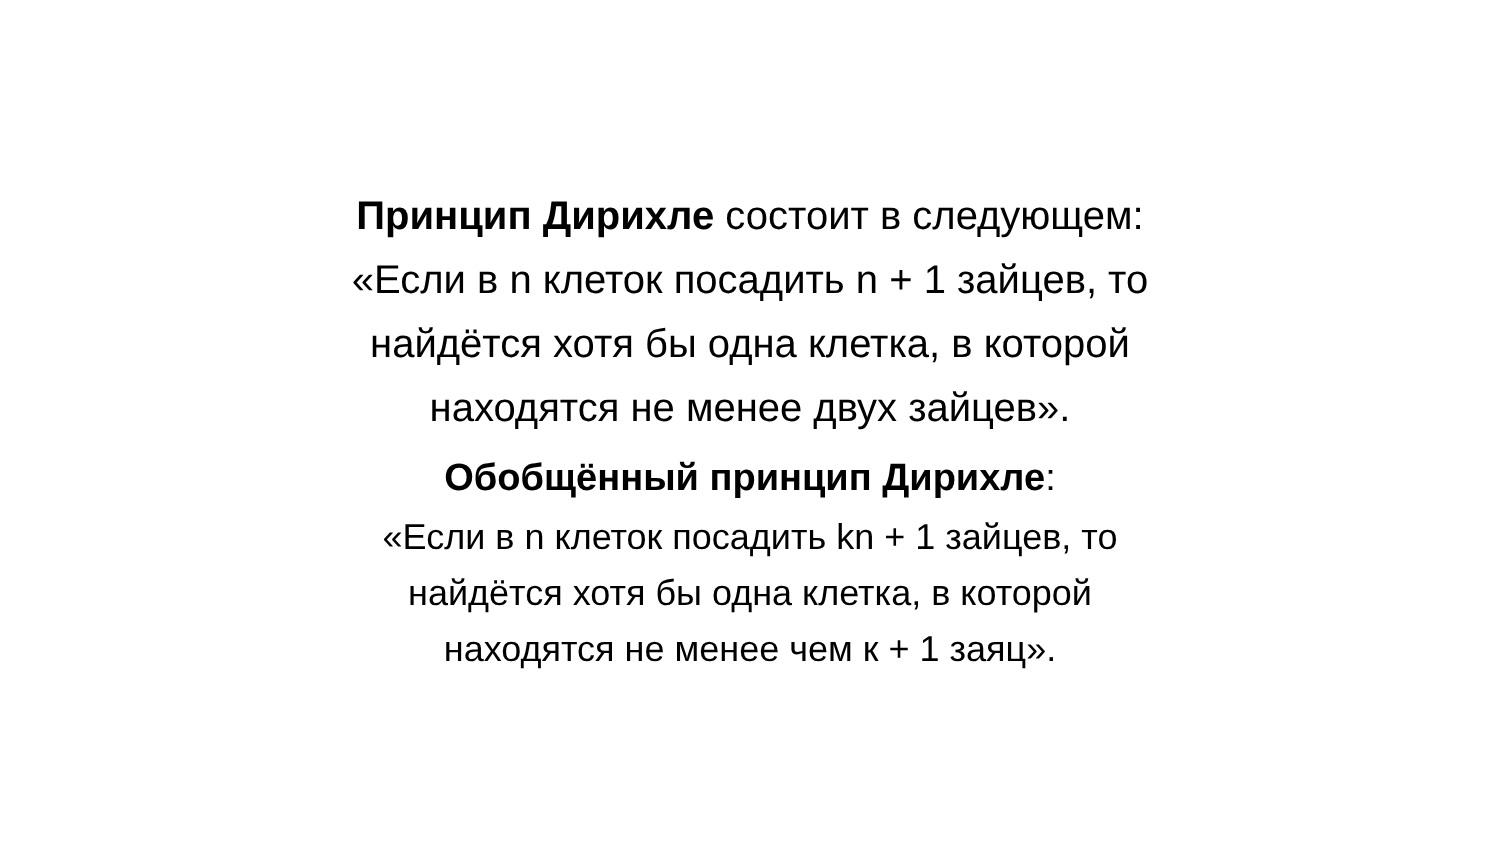Принцип Дирихле состоит в следующем:
«Если в n клеток посадить n + 1 зайцев, то
найдётся хотя бы одна клетка, в которой
находятся не менее двух зайцев».
Обобщённый принцип Дирихле:
«Если в n клеток посадить kn + 1 зайцев, то
найдётся хотя бы одна клетка, в которой
находятся не менее чем к + 1 заяц».